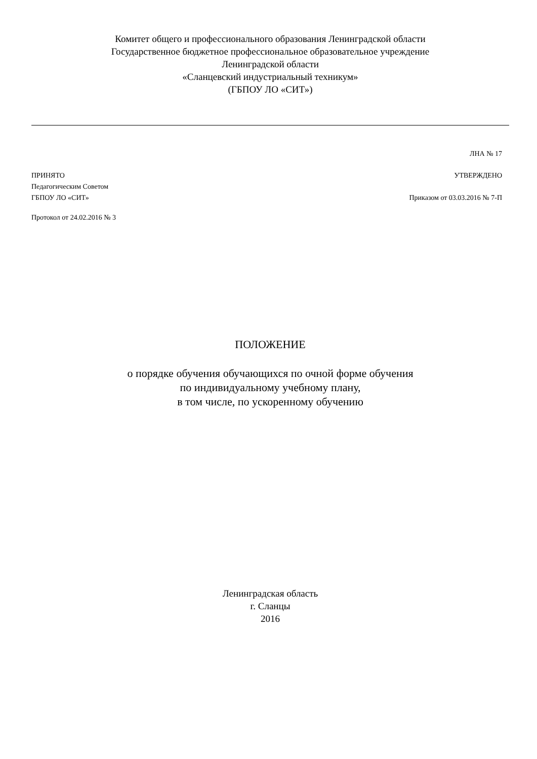Комитет общего и профессионального образования Ленинградской области
Государственное бюджетное профессиональное образовательное учреждение
Ленинградской области
«Сланцевский индустриальный техникум»
(ГБПОУ ЛО «СИТ»)
ЛНА № 17
ПРИНЯТО
Педагогическим Советом
ГБПОУ ЛО «СИТ»
УТВЕРЖДЕНО
Приказом от 03.03.2016 № 7-П
Протокол от 24.02.2016 № 3
ПОЛОЖЕНИЕ
о порядке обучения обучающихся по очной форме обучения
по индивидуальному учебному плану,
в том числе, по ускоренному обучению
Ленинградская область
г. Сланцы
2016